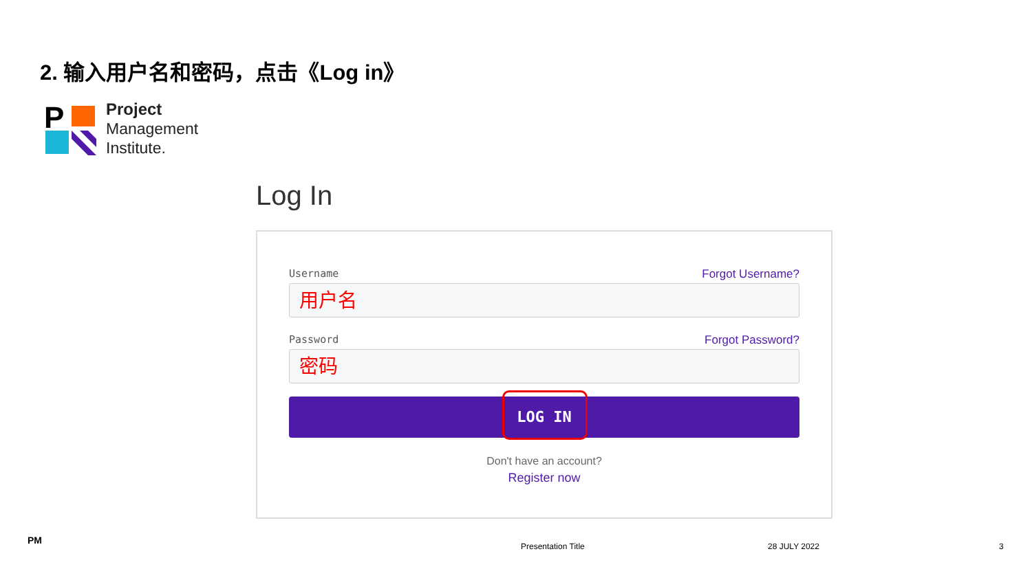2. 输入用户名和密码，点击《Log in》
P
Project
Management
Institute.
Log In
Username Forgot Username?
用户名
Password Forgot Password?
密码
LOG IN
Don't have an account?
Register now
PM
Presentation Title 28 JULY 2022 3